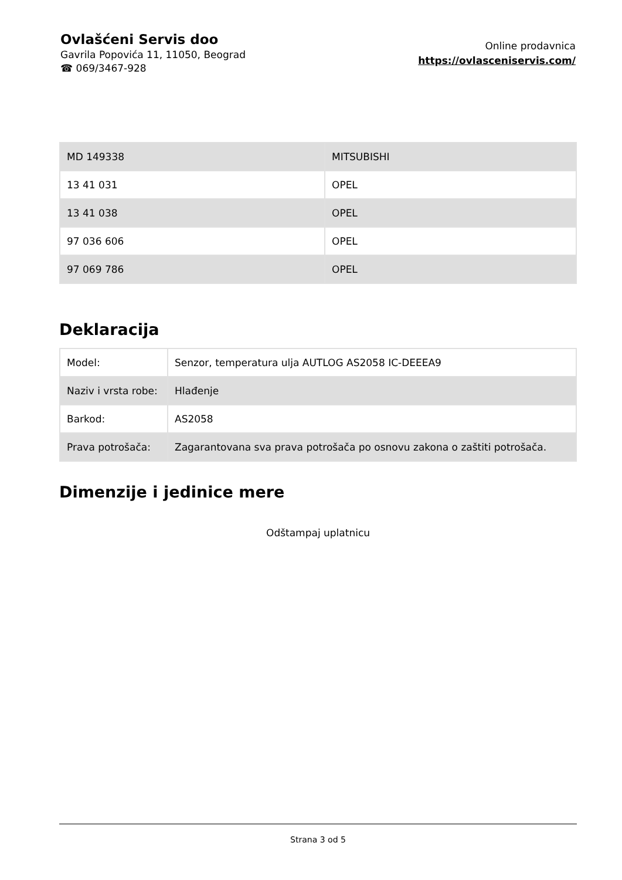Ovlašćeni Servis doo
Gavrila Popovića 11, 11050, Beograd
☎ 069/3467-928
Online prodavnica
https://ovlasceniservis.com/
| MD 149338 | MITSUBISHI |
| 13 41 031 | OPEL |
| 13 41 038 | OPEL |
| 97 036 606 | OPEL |
| 97 069 786 | OPEL |
Deklaracija
| Model: | Senzor, temperatura ulja AUTLOG AS2058 IC-DEEEA9 |
| Naziv i vrsta robe: | Hlađenje |
| Barkod: | AS2058 |
| Prava potrošača: | Zagarantovana sva prava potrošača po osnovu zakona o zaštiti potrošača. |
Dimenzije i jedinice mere
Odštampaj uplatnicu
Strana 3 od 5